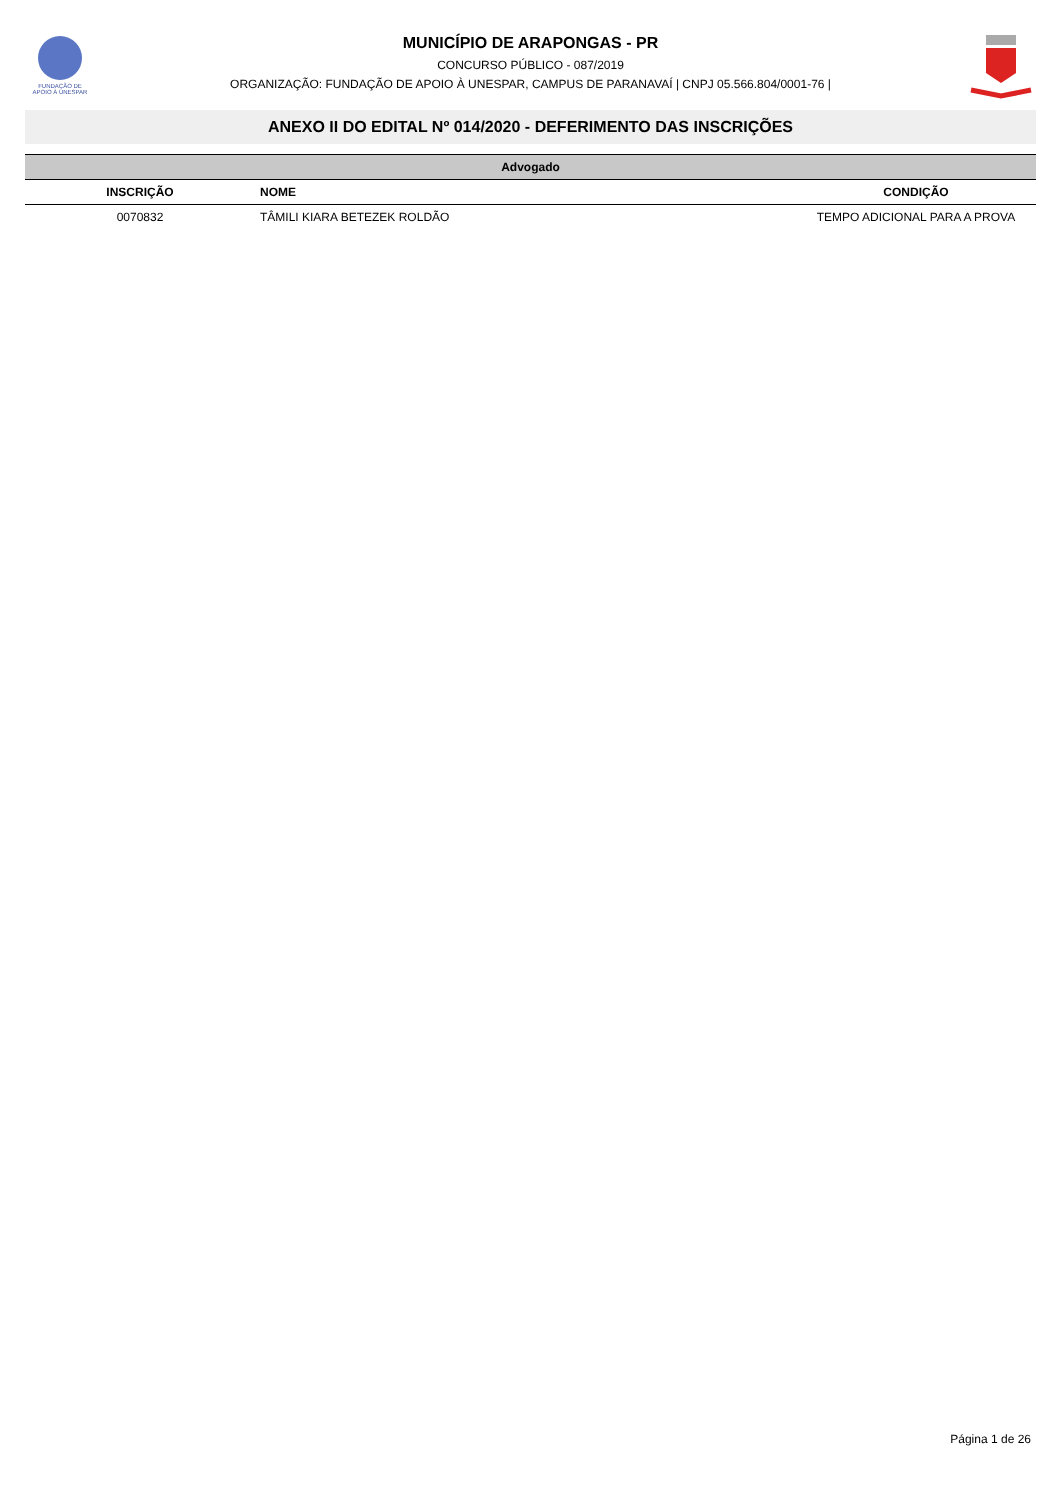FUNDAÇÃO DE
APOIO À UNESPAR
MUNICÍPIO DE ARAPONGAS - PR
CONCURSO PÚBLICO - 087/2019
ORGANIZAÇÃO: FUNDAÇÃO DE APOIO À UNESPAR, CAMPUS DE PARANAVAÍ | CNPJ 05.566.804/0001-76 |
ANEXO II DO EDITAL Nº 014/2020 - DEFERIMENTO DAS INSCRIÇÕES
| Advogado | | |
| INSCRIÇÃO | NOME | CONDIÇÃO |
| 0070832 | TÂMILI KIARA BETEZEK ROLDÃO | TEMPO ADICIONAL PARA A PROVA |
Página 1 de 26